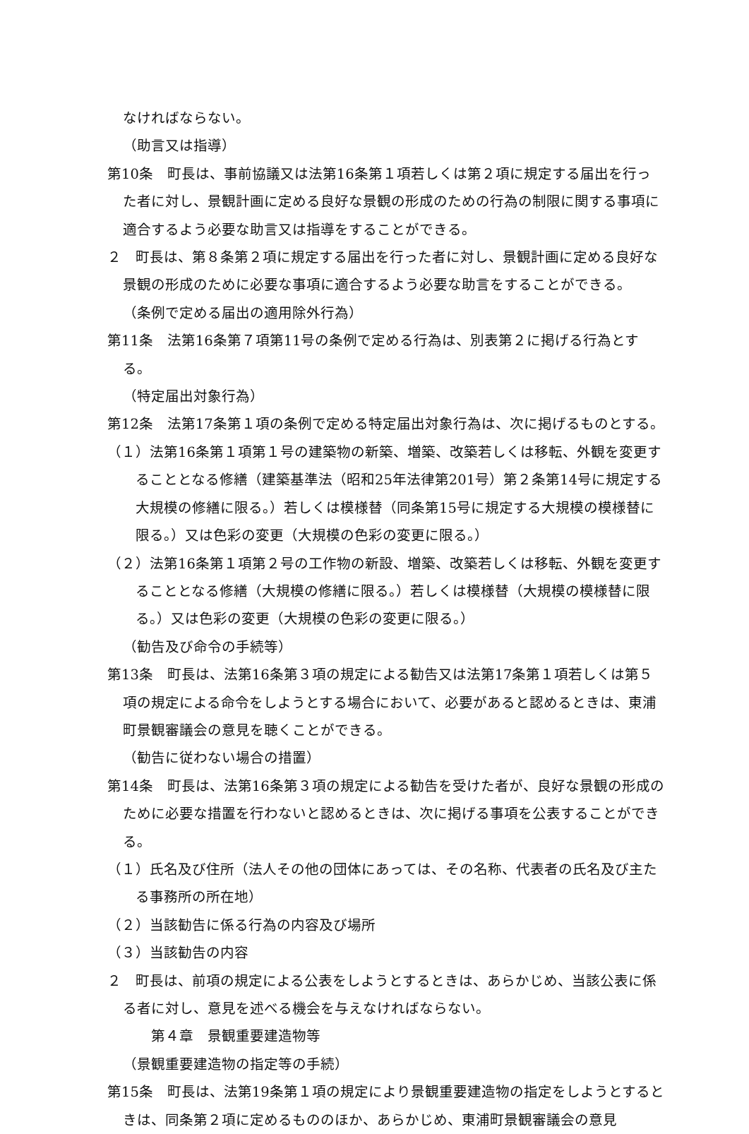なければならない。
（助言又は指導）
第10条　町長は、事前協議又は法第16条第１項若しくは第２項に規定する届出を行った者に対し、景観計画に定める良好な景観の形成のための行為の制限に関する事項に適合するよう必要な助言又は指導をすることができる。
２　町長は、第８条第２項に規定する届出を行った者に対し、景観計画に定める良好な景観の形成のために必要な事項に適合するよう必要な助言をすることができる。
（条例で定める届出の適用除外行為）
第11条　法第16条第７項第11号の条例で定める行為は、別表第２に掲げる行為とする。
（特定届出対象行為）
第12条　法第17条第１項の条例で定める特定届出対象行為は、次に掲げるものとする。
（１）法第16条第１項第１号の建築物の新築、増築、改築若しくは移転、外観を変更することとなる修繕（建築基準法（昭和25年法律第201号）第２条第14号に規定する大規模の修繕に限る。）若しくは模様替（同条第15号に規定する大規模の模様替に限る。）又は色彩の変更（大規模の色彩の変更に限る。）
（２）法第16条第１項第２号の工作物の新設、増築、改築若しくは移転、外観を変更することとなる修繕（大規模の修繕に限る。）若しくは模様替（大規模の模様替に限る。）又は色彩の変更（大規模の色彩の変更に限る。）
（勧告及び命令の手続等）
第13条　町長は、法第16条第３項の規定による勧告又は法第17条第１項若しくは第５項の規定による命令をしようとする場合において、必要があると認めるときは、東浦町景観審議会の意見を聴くことができる。
（勧告に従わない場合の措置）
第14条　町長は、法第16条第３項の規定による勧告を受けた者が、良好な景観の形成のために必要な措置を行わないと認めるときは、次に掲げる事項を公表することができる。
（１）氏名及び住所（法人その他の団体にあっては、その名称、代表者の氏名及び主たる事務所の所在地）
（２）当該勧告に係る行為の内容及び場所
（３）当該勧告の内容
２　町長は、前項の規定による公表をしようとするときは、あらかじめ、当該公表に係る者に対し、意見を述べる機会を与えなければならない。
第４章　景観重要建造物等
（景観重要建造物の指定等の手続）
第15条　町長は、法第19条第１項の規定により景観重要建造物の指定をしようとするときは、同条第２項に定めるもののほか、あらかじめ、東浦町景観審議会の意見